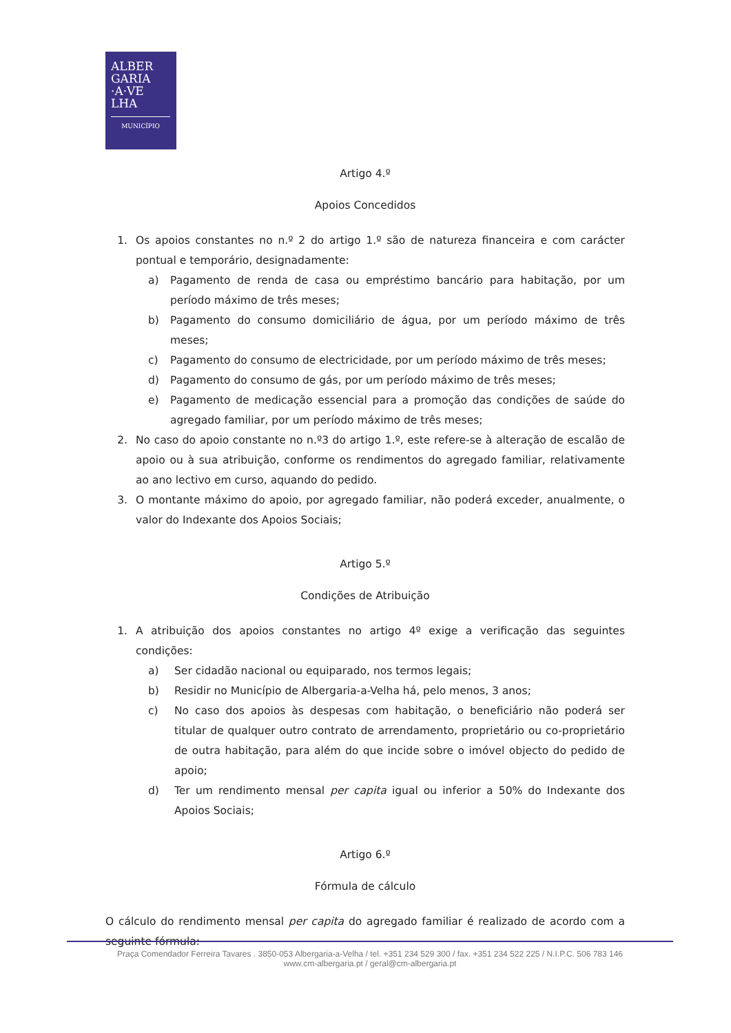ALBER
GARIA
·A·VE
LHA
MUNICÍPIO
Artigo 4.º
Apoios Concedidos
1. Os apoios constantes no n.º 2 do artigo 1.º são de natureza financeira e com carácter pontual e temporário, designadamente:
a) Pagamento de renda de casa ou empréstimo bancário para habitação, por um período máximo de três meses;
b) Pagamento do consumo domiciliário de água, por um período máximo de três meses;
c) Pagamento do consumo de electricidade, por um período máximo de três meses;
d) Pagamento do consumo de gás, por um período máximo de três meses;
e) Pagamento de medicação essencial para a promoção das condições de saúde do agregado familiar, por um período máximo de três meses;
2. No caso do apoio constante no n.º3 do artigo 1.º, este refere-se à alteração de escalão de apoio ou à sua atribuição, conforme os rendimentos do agregado familiar, relativamente ao ano lectivo em curso, aquando do pedido.
3. O montante máximo do apoio, por agregado familiar, não poderá exceder, anualmente, o valor do Indexante dos Apoios Sociais;
Artigo 5.º
Condições de Atribuição
1. A atribuição dos apoios constantes no artigo 4º exige a verificação das seguintes condições:
a) Ser cidadão nacional ou equiparado, nos termos legais;
b) Residir no Município de Albergaria-a-Velha há, pelo menos, 3 anos;
c) No caso dos apoios às despesas com habitação, o beneficiário não poderá ser titular de qualquer outro contrato de arrendamento, proprietário ou co-proprietário de outra habitação, para além do que incide sobre o imóvel objecto do pedido de apoio;
d) Ter um rendimento mensal per capita igual ou inferior a 50% do Indexante dos Apoios Sociais;
Artigo 6.º
Fórmula de cálculo
O cálculo do rendimento mensal per capita do agregado familiar é realizado de acordo com a seguinte fórmula:
Praça Comendador Ferreira Tavares . 3850-053 Albergaria-a-Velha / tel. +351 234 529 300 / fax. +351 234 522 225 / N.I.P.C. 506 783 146
www.cm-albergaria.pt / geral@cm-albergaria.pt